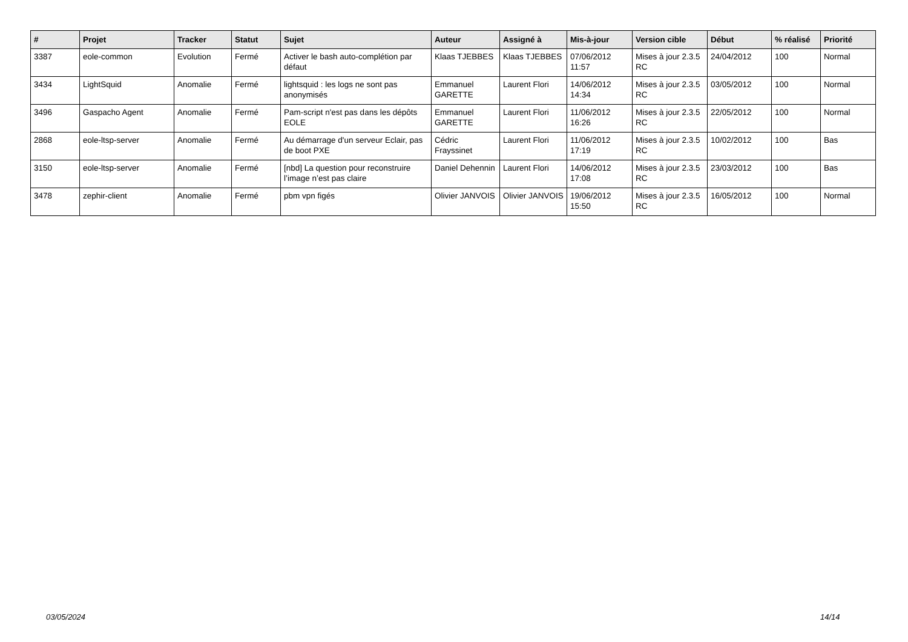| # | Projet | Tracker | Statut | Sujet | Auteur | Assigné à | Mis-à-jour | Version cible | Début | % réalisé | Priorité |
| --- | --- | --- | --- | --- | --- | --- | --- | --- | --- | --- | --- |
| 3387 | eole-common | Evolution | Fermé | Activer le bash auto-complétion par défaut | Klaas TJEBBES | Klaas TJEBBES | 07/06/2012 11:57 | Mises à jour 2.3.5 RC | 24/04/2012 | 100 | Normal |
| 3434 | LightSquid | Anomalie | Fermé | lightsquid : les logs ne sont pas anonymisés | Emmanuel GARETTE | Laurent Flori | 14/06/2012 14:34 | Mises à jour 2.3.5 RC | 03/05/2012 | 100 | Normal |
| 3496 | Gaspacho Agent | Anomalie | Fermé | Pam-script n'est pas dans les dépôts EOLE | Emmanuel GARETTE | Laurent Flori | 11/06/2012 16:26 | Mises à jour 2.3.5 RC | 22/05/2012 | 100 | Normal |
| 2868 | eole-ltsp-server | Anomalie | Fermé | Au démarrage d'un serveur Eclair, pas de boot PXE | Cédric Frayssinet | Laurent Flori | 11/06/2012 17:19 | Mises à jour 2.3.5 RC | 10/02/2012 | 100 | Bas |
| 3150 | eole-ltsp-server | Anomalie | Fermé | [nbd] La question pour reconstruire l’image n’est pas claire | Daniel Dehennin | Laurent Flori | 14/06/2012 17:08 | Mises à jour 2.3.5 RC | 23/03/2012 | 100 | Bas |
| 3478 | zephir-client | Anomalie | Fermé | pbm vpn figés | Olivier JANVOIS | Olivier JANVOIS | 19/06/2012 15:50 | Mises à jour 2.3.5 RC | 16/05/2012 | 100 | Normal |
03/05/2024 14/14